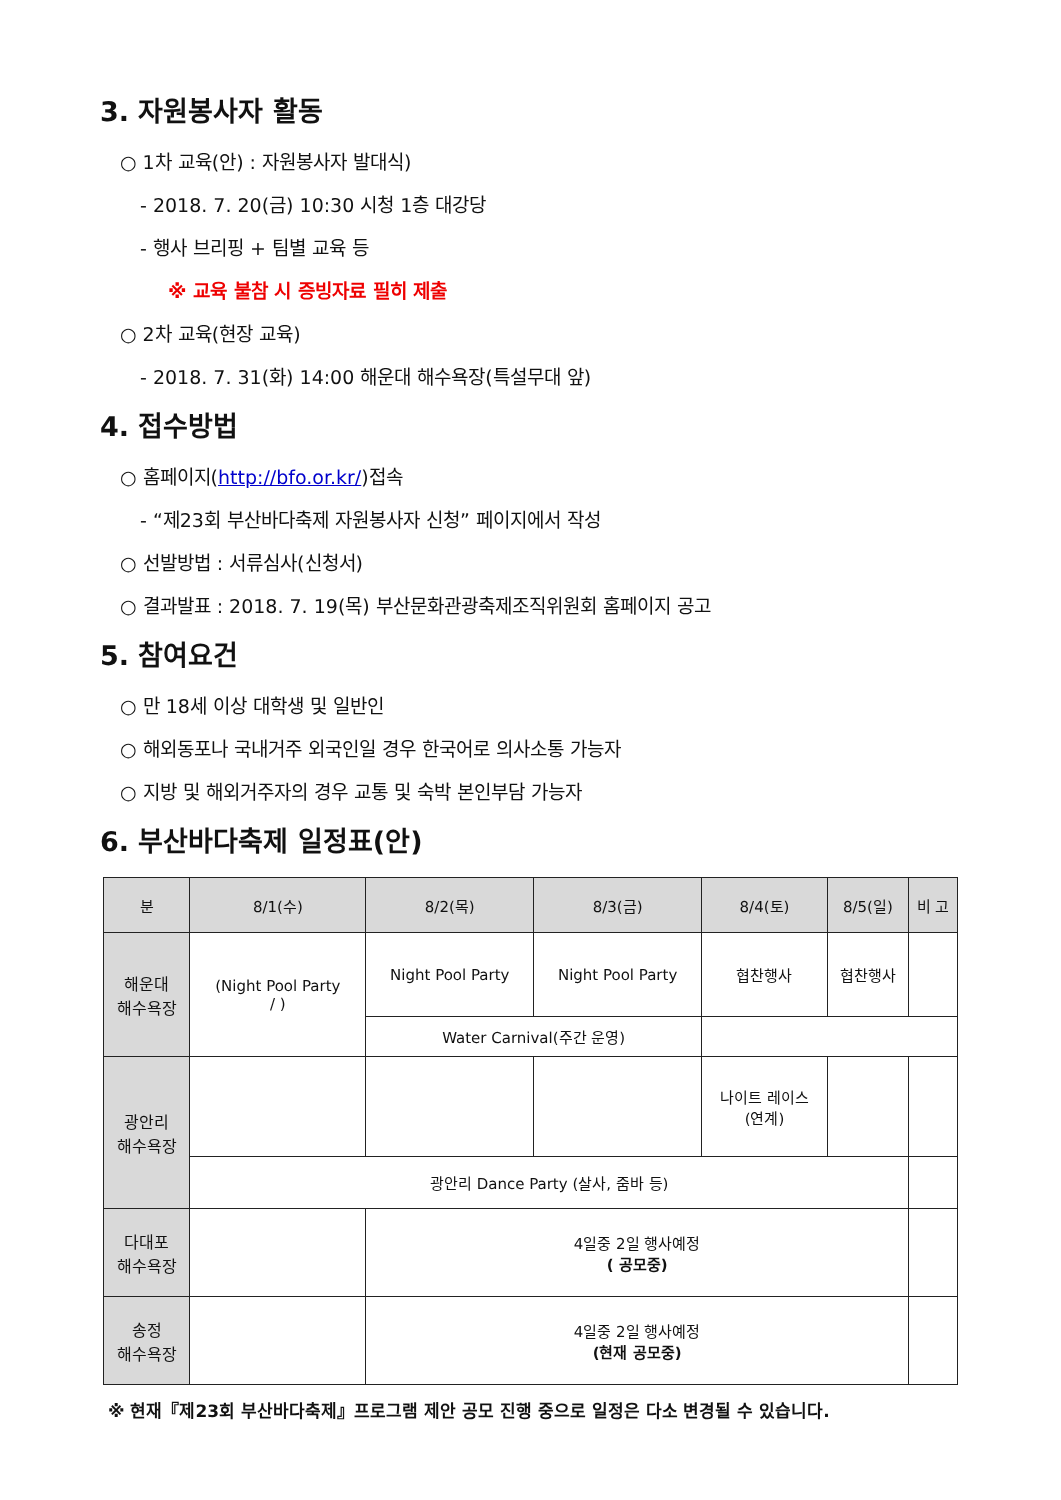3. 자원봉사자 활동
○ 1차 교육(안) : 자원봉사자 발대식)
- 2018. 7. 20(금) 10:30 시청 1층 대강당
- 행사 브리핑 + 팀별 교육 등
※ 교육 불참 시 증빙자료 필히 제출
○ 2차 교육(현장 교육)
- 2018. 7. 31(화) 14:00 해운대 해수욕장(특설무대 앞)
4. 접수방법
○ 홈페이지(http://bfo.or.kr/)접속
- “제23회 부산바다축제 자원봉사자 신청” 페이지에서 작성
○ 선발방법 : 서류심사(신청서)
○ 결과발표 : 2018. 7. 19(목) 부산문화관광축제조직위원회 홈페이지 공고
5. 참여요건
○ 만 18세 이상 대학생 및 일반인
○ 해외동포나 국내거주 외국인일 경우 한국어로 의사소통 가능자
○ 지방 및 해외거주자의 경우 교통 및 숙박 본인부담 가능자
6. 부산바다축제 일정표(안)
| 분 | 8/1(수) | 8/2(목) | 8/3(금) | 8/4(토) | 8/5(일) | 비 고 |
| --- | --- | --- | --- | --- | --- | --- |
| 해운대 해수욕장 | (Night Pool Party / ) | Night Pool Party | Night Pool Party | 협찬행사 | 협찬행사 | |
| | | Water Carnival(주간 운영) | | | | |
| 광안리 해수욕장 | | | | 나이트 레이스 (연계) | | |
| | 광안리 Dance Party (살사, 줌바 등) | | | | | |
| 다대포 해수욕장 | | 4일중 2일 행사예정 ( 공모중) | | | | |
| 송정 해수욕장 | | 4일중 2일 행사예정 (현재 공모중) | | | | |
※ 현재『제23회 부산바다축제』프로그램 제안 공모 진행 중으로 일정은 다소 변경될 수 있습니다.